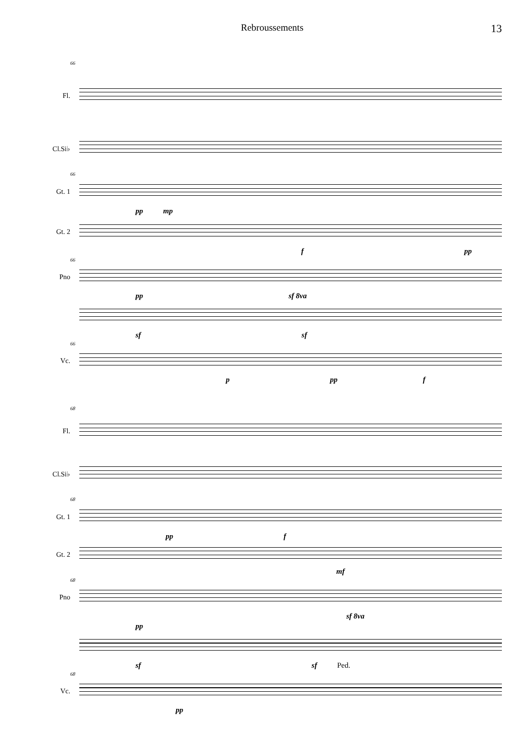Rebroussements 13
66
Fl.
Cl.Si♭
66
Gt. 1
pp mp
Gt. 2
f pp
66
Pno
pp sf 8va
sf sf
66
Vc.
p pp f
68
Fl.
Cl.Si♭
68
Gt. 1
pp f
Gt. 2
mf
68
Pno
sf 8va
pp
sf sf Ped.
68
Vc.
pp